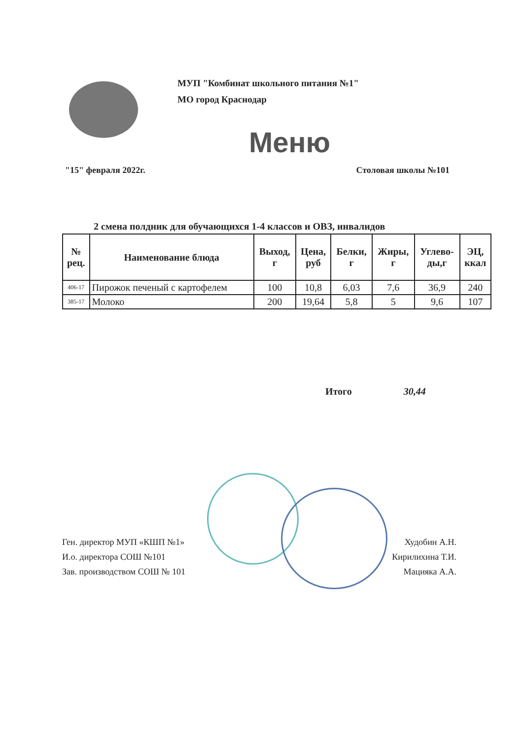МУП "Комбинат школьного питания №1"
МО город Краснодар
Меню
"15" февраля 2022г. Столовая школы №101
2 смена полдник для обучающихся 1-4 классов и ОВЗ, инвалидов
| № рец. | Наименование блюда | Выход, г | Цена, руб | Белки, г | Жиры, г | Углево- ды,г | ЭЦ, ккал |
| --- | --- | --- | --- | --- | --- | --- | --- |
| 406-17 | Пирожок печеный с картофелем | 100 | 10,8 | 6,03 | 7,6 | 36,9 | 240 |
| 385-17 | Молоко | 200 | 19,64 | 5,8 | 5 | 9,6 | 107 |
Итого 30,44
Ген. директор МУП «КШП №1» Худобин А.Н.
И.о. директора СОШ №101 Кирилихина Т.И.
Зав. производством СОШ № 101 Мацияка А.А.